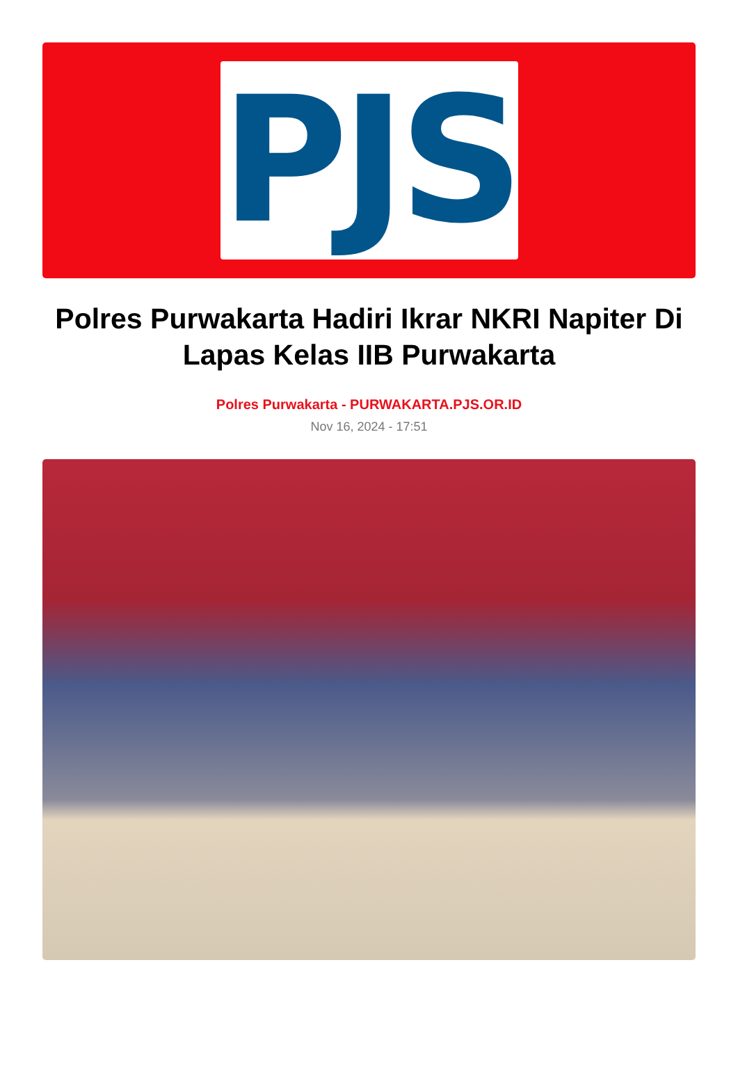PJS
Polres Purwakarta Hadiri Ikrar NKRI Napiter Di Lapas Kelas IIB Purwakarta
Polres Purwakarta - PURWAKARTA.PJS.OR.ID
Nov 16, 2024 - 17:51